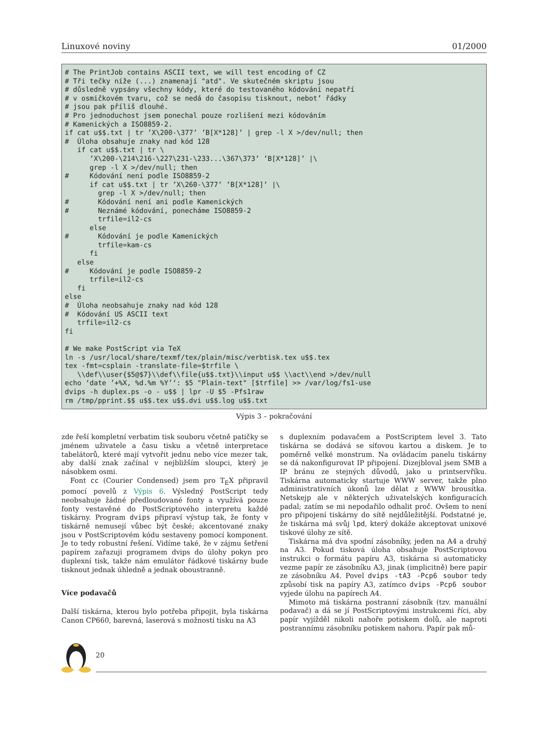Linuxové noviny 01/2000
# The PrintJob contains ASCII text, we will test encoding of CZ
# Tři tečky níže (...) znamenají "atd". Ve skutečném skriptu jsou
# důsledně vypsány všechny kódy, které do testovaného kódování nepatří
# v osmičkovém tvaru, což se nedá do časopisu tisknout, nebot’ řádky
# jsou pak příliš dlouhé.
# Pro jednoduchost jsem ponechal pouze rozlišení mezi kódováním
# Kamenických a ISO8859-2.
if cat u$$.txt | tr ’X\200-\377’ ’B[X*128]’ | grep -l X >/dev/null; then
#  Úloha obsahuje znaky nad kód 128
   if cat u$$.txt | tr \
      ’X\200-\214\216-\227\231-\233...\367\373’ ’B[X*128]’ |\
      grep -l X >/dev/null; then
#     Kódování není podle ISO8859-2
      if cat u$$.txt | tr ’X\260-\377’ ’B[X*128]’ |\
        grep -l X >/dev/null; then
#       Kódování není ani podle Kamenických
#       Neznámé kódování, ponecháme ISO8859-2
        trfile=il2-cs
      else
#       Kódování je podle Kamenických
        trfile=kam-cs
      fi
   else
#     Kódování je podle ISO8859-2
      trfile=il2-cs
   fi
else
#  Úloha neobsahuje znaky nad kód 128
#  Kódování US ASCII text
   trfile=il2-cs
fi

# We make PostScript via TeX
ln -s /usr/local/share/texmf/tex/plain/misc/verbtisk.tex u$$.tex
tex -fmt=csplain -translate-file=$trfile \
   \\def\\user{$5@$7}\\def\\file{u$$.txt}\\input u$$ \\act\\end >/dev/null
echo ‘date ’+%X, %d.%m %Y’‘: $5 "Plain-text" [$trfile] >> /var/log/fs1-use
dvips -h duplex.ps -o - u$$ | lpr -U $5 -Pfs1raw
rm /tmp/pprint.$$ u$$.tex u$$.dvi u$$.log u$$.txt
Výpis 3 – pokračování
zde řeší kompletní verbatim tisk souboru včetně patičky se jménem uživatele a času tisku a včetně interpretace tabelátorů, které mají vytvořit jednu nebo více mezer tak, aby další znak začínal v nejbližším sloupci, který je násobkem osmi.
Font cc (Courier Condensed) jsem pro T<sub>E</sub>X připravil pomocí povelů z Výpis 6. Výsledný PostScript tedy neobsahuje žádné předloudované fonty a využívá pouze fonty vestavěné do PostScriptového interpretu každé tiskárny. Program dvips připraví výstup tak, že fonty v tiskárně nemusejí vůbec být české; akcentované znaky jsou v PostScriptovém kódu sestaveny pomocí komponent. Je to tedy robustní řešení. Vidíme také, že v zájmu šetření papírem zařazuji programem dvips do úlohy pokyn pro duplexní tisk, takže nám emulátor řádkové tiskárny bude tisknout jednak úhledně a jednak oboustranně.
Více podavačů
Další tiskárna, kterou bylo potřeba připojit, byla tiskárna Canon CP660, barevná, laserová s možností tisku na A3
s duplexním podavačem a PostScriptem level 3. Tato tiskárna se dodává se síťovou kartou a diskem. Je to poměrně velké monstrum. Na ovládacím panelu tiskárny se dá nakonfigurovat IP připojení. Dizejbloval jsem SMB a IP bránu ze stejných důvodů, jako u printservříku. Tiskárna automaticky startuje WWW server, takže plno administrativních úkonů lze dělat z WWW brousítka. Netskejp ale v některých uživatelských konfiguracích padal; zatím se mi nepodařilo odhalit proč. Ovšem to není pro připojení tiskárny do sítě nejdůležitější. Podstatné je, že tiskárna má svůj lpd, který dokáže akceptovat unixové tiskové úlohy ze sítě.
Tiskárna má dva spodní zásobníky, jeden na A4 a druhý na A3. Pokud tisková úloha obsahuje PostScriptovou instrukci o formátu papíru A3, tiskárna si automaticky vezme papír ze zásobníku A3, jinak (implicitně) bere papír ze zásobníku A4. Povel dvips -tA3 -Pcp6 soubor tedy způsobí tisk na papíry A3, zatímco dvips -Pcp6 soubor vyjede úlohu na papírech A4.
Mimoto má tiskárna postranní zásobník (tzv. manuální podavač) a dá se jí PostScriptovými instrukcemi říci, aby papír vyjížděl nikoli nahoře potiskem dolů, ale naproti postrannímu zásobníku potiskem nahoru. Papír pak mů-
20